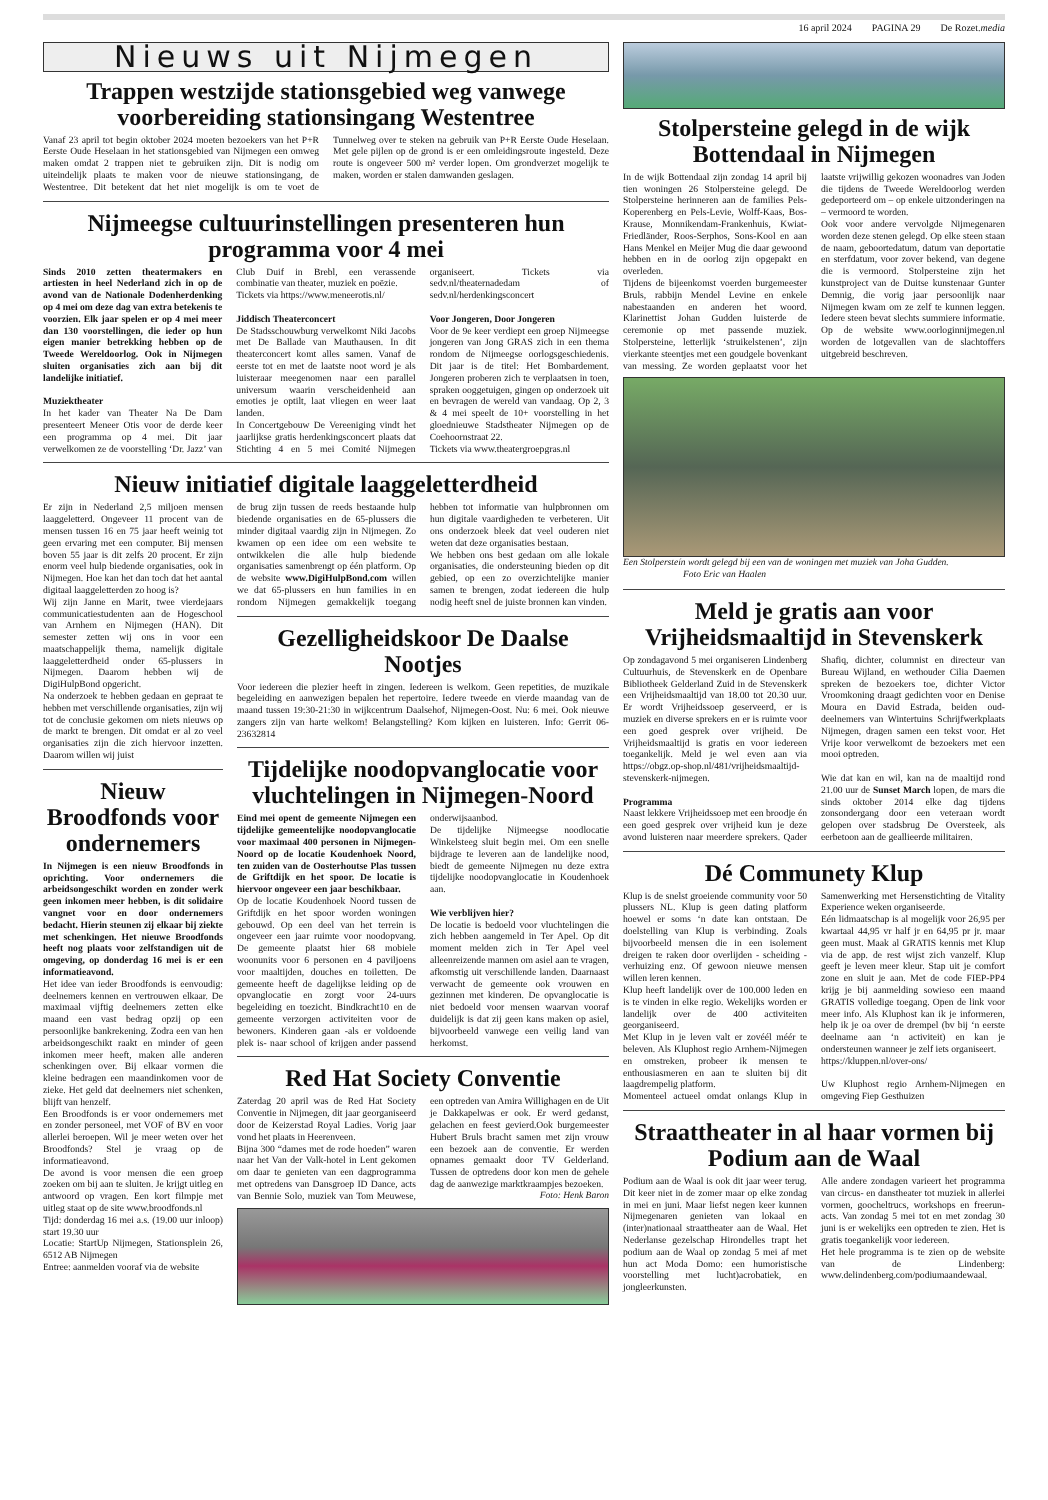16 april 2024 PAGINA 29 De Rozet.media
Nieuws uit Nijmegen
Trappen westzijde stationsgebied weg vanwege voorbereiding stationsingang Westentree
Vanaf 23 april tot begin oktober 2024 moeten bezoekers van het P+R Eerste Oude Heselaan in het stationsgebied van Nijmegen een omweg maken omdat 2 trappen niet te gebruiken zijn. Dit is nodig om uiteindelijk plaats te maken voor de nieuwe stationsingang, de Westentree. Dit betekent dat het niet mogelijk is om te voet de Tunnelweg over te steken na gebruik van P+R Eerste Oude Heselaan. Met gele pijlen op de grond is er een omleidingsroute ingesteld. Deze route is ongeveer 500 m² verder lopen. Om grondverzet mogelijk te maken, worden er stalen damwanden geslagen.
Nijmeegse cultuurinstellingen presenteren hun programma voor 4 mei
Sinds 2010 zetten theatermakers en artiesten in heel Nederland zich in op de avond van de Nationale Dodenherdenking op 4 mei om deze dag van extra betekenis te voorzien. Elk jaar spelen er op 4 mei meer dan 130 voorstellingen, die ieder op hun eigen manier betrekking hebben op de Tweede Wereldoorlog. Ook in Nijmegen sluiten organisaties zich aan bij dit landelijke initiatief.
Muziektheater
In het kader van Theater Na De Dam presenteert Meneer Otis voor de derde keer een programma op 4 mei. Dit jaar verwelkomen ze de voorstelling ‘Dr. Jazz’ van Club Duif in Brebl, een verassende combinatie van theater, muziek en poëzie.
Tickets via https://www.meneerotis.nl/
Jiddisch Theaterconcert
De Stadsschouwburg verwelkomt Niki Jacobs met De Ballade van Mauthausen. In dit theaterconcert komt alles samen. Vanaf de eerste tot en met de laatste noot word je als luisteraar meegenomen naar een parallel universum waarin verscheidenheid aan emoties je optilt, laat vliegen en weer laat landen.
In Concertgebouw De Vereeniging vindt het jaarlijkse gratis herdenkingsconcert plaats dat Stichting 4 en 5 mei Comité Nijmegen organiseert. Tickets via sedv.nl/theaternadedam of sedv.nl/herdenkingsconcert
Voor Jongeren, Door Jongeren
Voor de 9e keer verdiept een groep Nijmeegse jongeren van Jong GRAS zich in een thema rondom de Nijmeegse oorlogsgeschiedenis. Dit jaar is de titel: Het Bombardement. Jongeren proberen zich te verplaatsen in toen, spraken ooggetuigen, gingen op onderzoek uit en bevragen de wereld van vandaag. Op 2, 3 & 4 mei speelt de 10+ voorstelling in het gloednieuwe Stadstheater Nijmegen op de Coehoornstraat 22.
Tickets via www.theatergroepgras.nl
Nieuw initiatief digitale laaggeletterdheid
Er zijn in Nederland 2,5 miljoen mensen laaggeletterd. Ongeveer 11 procent van de mensen tussen 16 en 75 jaar heeft weinig tot geen ervaring met een computer. Bij mensen boven 55 jaar is dit zelfs 20 procent. Er zijn enorm veel hulp biedende organisaties, ook in Nijmegen. Hoe kan het dan toch dat het aantal digitaal laaggeletterden zo hoog is?
Wij zijn Janne en Marit, twee vierdejaars communicatiestudenten aan de Hogeschool van Arnhem en Nijmegen (HAN). Dit semester zetten wij ons in voor een maatschappelijk thema, namelijk digitale laaggeletterdheid onder 65-plussers in Nijmegen. Daarom hebben wij de DigiHulpBond opgericht.
Na onderzoek te hebben gedaan en gepraat te hebben met verschillende organisaties, zijn wij tot de conclusie gekomen om niets nieuws op de markt te brengen. Dit omdat er al zo veel organisaties zijn die zich hiervoor inzetten. Daarom willen wij juist
Nieuw Broodfonds voor ondernemers
In Nijmegen is een nieuw Broodfonds in oprichting. Voor ondernemers die arbeidsongeschikt worden en zonder werk geen inkomen meer hebben, is dit solidaire vangnet voor en door ondernemers bedacht. Hierin steunen zij elkaar bij ziekte met schenkingen. Het nieuwe Broodfonds heeft nog plaats voor zelfstandigen uit de omgeving, op donderdag 16 mei is er een informatieavond.
Het idee van ieder Broodfonds is eenvoudig: deelnemers kennen en vertrouwen elkaar. De maximaal vijftig deelnemers zetten elke maand een vast bedrag opzij op een persoonlijke bankrekening. Zodra een van hen arbeidsongeschikt raakt en minder of geen inkomen meer heeft, maken alle anderen schenkingen over. Bij elkaar vormen die kleine bedragen een maandinkomen voor de zieke. Het geld dat deelnemers niet schenken, blijft van henzelf.
Een Broodfonds is er voor ondernemers met en zonder personeel, met VOF of BV en voor allerlei beroepen. Wil je meer weten over het Broodfonds? Stel je vraag op de informatieavond.
De avond is voor mensen die een groep zoeken om bij aan te sluiten. Je krijgt uitleg en antwoord op vragen. Een kort filmpje met uitleg staat op de site www.broodfonds.nl
Tijd: donderdag 16 mei a.s. (19.00 uur inloop) start 19.30 uur
Locatie: StartUp Nijmegen, Stationsplein 26, 6512 AB Nijmegen
Entree: aanmelden vooraf via de website
de brug zijn tussen de reeds bestaande hulp biedende organisaties en de 65-plussers die minder digitaal vaardig zijn in Nijmegen. Zo kwamen op een idee om een website te ontwikkelen die alle hulp biedende organisaties samenbrengt op één platform. Op de website www.DigiHulpBond.com willen we dat 65-plussers en hun families in en rondom Nijmegen gemakkelijk toegang hebben tot informatie van hulpbronnen om hun digitale vaardigheden te verbeteren. Uit ons onderzoek bleek dat veel ouderen niet weten dat deze organisaties bestaan.
We hebben ons best gedaan om alle lokale organisaties, die ondersteuning bieden op dit gebied, op een zo overzichtelijke manier samen te brengen, zodat iedereen die hulp nodig heeft snel de juiste bronnen kan vinden.
Gezelligheidskoor De Daalse Nootjes
Voor iedereen die plezier heeft in zingen. Iedereen is welkom. Geen repetities, de muzikale begeleiding en aanwezigen bepalen het repertoire. Iedere tweede en vierde maandag van de maand tussen 19:30-21:30 in wijkcentrum Daalsehof, Nijmegen-Oost. Nu: 6 mei. Ook nieuwe zangers zijn van harte welkom! Belangstelling? Kom kijken en luisteren. Info: Gerrit 06-23632814
Tijdelijke noodopvanglocatie voor vluchtelingen in Nijmegen-Noord
Eind mei opent de gemeente Nijmegen een tijdelijke gemeentelijke noodopvanglocatie voor maximaal 400 personen in Nijmegen-Noord op de locatie Koudenhoek Noord, ten zuiden van de Oosterhoutse Plas tussen de Griftdijk en het spoor. De locatie is hiervoor ongeveer een jaar beschikbaar.
Op de locatie Koudenhoek Noord tussen de Griftdijk en het spoor worden woningen gebouwd. Op een deel van het terrein is ongeveer een jaar ruimte voor noodopvang. De gemeente plaatst hier 68 mobiele woonunits voor 6 personen en 4 paviljoens voor maaltijden, douches en toiletten. De gemeente heeft de dagelijkse leiding op de opvanglocatie en zorgt voor 24-uurs begeleiding en toezicht. Bindkracht10 en de gemeente verzorgen activiteiten voor de bewoners. Kinderen gaan -als er voldoende plek is- naar school of krijgen ander passend onderwijsaanbod.
De tijdelijke Nijmeegse noodlocatie Winkelsteeg sluit begin mei. Om een snelle bijdrage te leveren aan de landelijke nood, biedt de gemeente Nijmegen nu deze extra tijdelijke noodopvanglocatie in Koudenhoek aan.
Wie verblijven hier?
De locatie is bedoeld voor vluchtelingen die zich hebben aangemeld in Ter Apel. Op dit moment melden zich in Ter Apel veel alleenreizende mannen om asiel aan te vragen, afkomstig uit verschillende landen. Daarnaast verwacht de gemeente ook vrouwen en gezinnen met kinderen. De opvanglocatie is niet bedoeld voor mensen waarvan vooraf duidelijk is dat zij geen kans maken op asiel, bijvoorbeeld vanwege een veilig land van herkomst.
Red Hat Society Conventie
Zaterdag 20 april was de Red Hat Society Conventie in Nijmegen, dit jaar georganiseerd door de Keizerstad Royal Ladies. Vorig jaar vond het plaats in Heerenveen.
Bijna 300 “dames met de rode hoeden” waren naar het Van der Valk-hotel in Lent gekomen om daar te genieten van een dagprogramma met optredens van Dansgroep ID Dance, acts van Bennie Solo, muziek van Tom Meuwese, een optreden van Amira Willighagen en de Uit je Dakkapelwas er ook. Er werd gedanst, gelachen en feest gevierd.Ook burgemeester Hubert Bruls bracht samen met zijn vrouw een bezoek aan de conventie. Er werden opnames gemaakt door TV Gelderland. Tussen de optredens door kon men de gehele dag de aanwezige marktkraampjes bezoeken.
Foto: Henk Baron
Stolpersteine gelegd in de wijk Bottendaal in Nijmegen
In de wijk Bottendaal zijn zondag 14 april bij tien woningen 26 Stolpersteine gelegd. De Stolpersteine herinneren aan de families Pels-Koperenberg en Pels-Levie, Wolff-Kaas, Bos-Krause, Monnikendam-Frankenhuis, Kwiat-Friedländer, Roos-Serphos, Sons-Kool en aan Hans Menkel en Meijer Mug die daar gewoond hebben en in de oorlog zijn opgepakt en overleden.
Tijdens de bijeenkomst voerden burgemeester Bruls, rabbijn Mendel Levine en enkele nabestaanden en anderen het woord. Klarinettist Johan Gudden luisterde de ceremonie op met passende muziek. Stolpersteine, letterlijk ‘struikelstenen’, zijn vierkante steentjes met een goudgele bovenkant van messing. Ze worden geplaatst voor het laatste vrijwillig gekozen woonadres van Joden die tijdens de Tweede Wereldoorlog werden gedeporteerd om – op enkele uitzonderingen na – vermoord te worden.
Ook voor andere vervolgde Nijmegenaren worden deze stenen gelegd. Op elke steen staan de naam, geboortedatum, datum van deportatie en sterfdatum, voor zover bekend, van degene die is vermoord. Stolpersteine zijn het kunstproject van de Duitse kunstenaar Gunter Demnig, die vorig jaar persoonlijk naar Nijmegen kwam om ze zelf te kunnen leggen. Iedere steen bevat slechts summiere informatie. Op de website www.oorloginnijmegen.nl worden de lotgevallen van de slachtoffers uitgebreid beschreven.
Een Stolpersteín wordt gelegd bij een van de woningen met muziek van Joha Gudden. Foto Eric van Haalen
Meld je gratis aan voor Vrijheidsmaaltijd in Stevenskerk
Op zondagavond 5 mei organiseren Lindenberg Cultuurhuis, de Stevenskerk en de Openbare Bibliotheek Gelderland Zuid in de Stevenskerk een Vrijheidsmaaltijd van 18.00 tot 20.30 uur. Er wordt Vrijheidssoep geserveerd, er is muziek en diverse sprekers en er is ruimte voor een goed gesprek over vrijheid. De Vrijheidsmaaltijd is gratis en voor iedereen toegankelijk. Meld je wel even aan via https://obgz.op-shop.nl/481/vrijheidsmaaltijd-stevenskerk-nijmegen.
Programma
Naast lekkere Vrijheidssoep met een broodje én een goed gesprek over vrijheid kun je deze avond luisteren naar meerdere sprekers. Qader Shafiq, dichter, columnist en directeur van Bureau Wijland, en wethouder Cilia Daemen spreken de bezoekers toe, dichter Victor Vroomkoning draagt gedichten voor en Denise Moura en David Estrada, beiden oud-deelnemers van Wintertuins Schrijfwerkplaats Nijmegen, dragen samen een tekst voor. Het Vrije koor verwelkomt de bezoekers met een mooi optreden.
Wie dat kan en wil, kan na de maaltijd rond 21.00 uur de Sunset March lopen, de mars die sinds oktober 2014 elke dag tijdens zonsondergang door een veteraan wordt gelopen over stadsbrug De Oversteek, als eerbetoon aan de geallieerde militairen.
Dé Communety Klup
Klup is de snelst groeiende community voor 50 plussers NL. Klup is geen dating platform hoewel er soms ‘n date kan ontstaan. De doelstelling van Klup is verbinding. Zoals bijvoorbeeld mensen die in een isolement dreigen te raken door overlijden - scheiding - verhuizing enz. Of gewoon nieuwe mensen willen leren kennen.
Klup heeft landelijk over de 100.000 leden en is te vinden in elke regio. Wekelijks worden er landelijk over de 400 activiteiten georganiseerd.
Met Klup in je leven valt er zovéél méér te beleven. Als Kluphost regio Arnhem-Nijmegen en omstreken, probeer ik mensen te enthousiasmeren en aan te sluiten bij dit laagdrempelig platform.
Momenteel actueel omdat onlangs Klup in Samenwerking met Hersenstichting de Vitality Experience weken organiseerde.
Eén lidmaatschap is al mogelijk voor 26,95 per kwartaal 44,95 vr half jr en 64,95 pr jr. maar geen must. Maak al GRATIS kennis met Klup via de app. de rest wijst zich vanzelf. Klup geeft je leven meer kleur. Stap uit je comfort zone en sluit je aan. Met de code FIEP-PP4 krijg je bij aanmelding sowieso een maand GRATIS volledige toegang. Open de link voor meer info. Als Kluphost kan ik je informeren, help ik je oa over de drempel (bv bij ‘n eerste deelname aan ‘n activiteit) en kan je ondersteunen wanneer je zelf iets organiseert.
https://kluppen.nl/over-ons/
Uw Kluphost regio Arnhem-Nijmegen en omgeving Fiep Gesthuizen
Straattheater in al haar vormen bij Podium aan de Waal
Podium aan de Waal is ook dit jaar weer terug. Dit keer niet in de zomer maar op elke zondag in mei en juni. Maar liefst negen keer kunnen Nijmegenaren genieten van lokaal en (inter)nationaal straattheater aan de Waal. Het Nederlanse gezelschap Hirondelles trapt het podium aan de Waal op zondag 5 mei af met hun act Moda Domo: een humoristische voorstelling met lucht)acrobatiek, en jongleerkunsten.
Alle andere zondagen varieert het programma van circus- en danstheater tot muziek in allerlei vormen, goocheltrucs, workshops en freerun-acts. Van zondag 5 mei tot en met zondag 30 juni is er wekelijks een optreden te zien. Het is gratis toegankelijk voor iedereen.
Het hele programma is te zien op de website van de Lindenberg: www.delindenberg.com/podiumaandewaal.